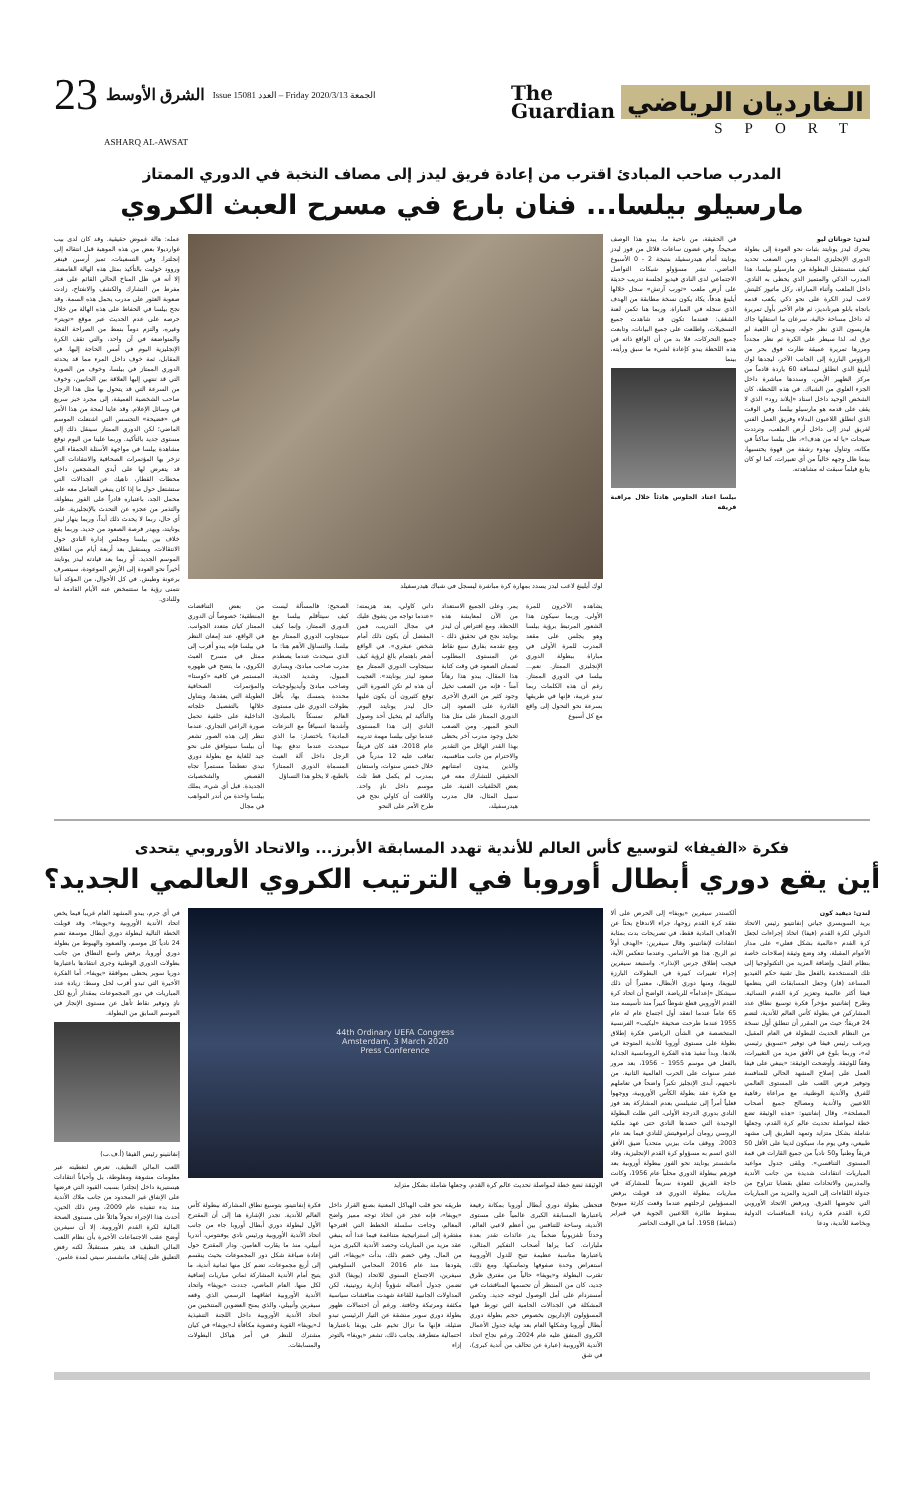الـغارديان الرياضي The
Guardian
23 الشرق الأوسط Issue 15081 العدد – Friday 2020/3/13 الجمعة
SPORT
ASHARQ AL-AWSAT
المدرب صاحب المبادئ اقترب من إعادة فريق ليدز إلى مصاف النخبة في الدوري الممتاز
مارسيلو بيلسا... فنان بارع في مسرح العبث الكروي
لندن: جوناثان ليو
يتحرك ليدز يونايتد بثبات نحو العودة إلى بطولة الدوري الإنجليزي الممتاز، ومن الصعب تحديد كيف ستستقبل البطولة من مارسيلو بيلسا، هذا المدرب الذكي والمتميز الذي يحظى به النادي. داخل الملعب وأثناء المباراة، ركل ماتيوز كليتش لاعب ليدز الكرة على نحو ذكي بكعب قدمه باتجاه بابلو هيرنانديز، ثم قام الأخير بأول تمريرة له داخل مساحة خالية، سرعان ما استغلها جاك هاريسون الذي نظر حوله، ويبدو أن اللعبة لم ترق له، لذا سيطر على الكرة ثم نظر مجدداً ومررها تمريرة عميقة طارت فوق بحر من الرؤوس البارزة إلى الجانب الآخر، ليجدها لوك أيلينغ الذي انطلق لمسافة 60 ياردة قادماً من مركز الظهير الأيمن، وسددها مباشرة داخل الجزء العلوي من الشباك. في هذه اللحظة، كان الشخص الوحيد داخل استاد «إيلاند رود» الذي لا يقف على قدمه هو مارسيلو بيلسا. وفي الوقت الذي انطلق اللاعبون البدلاء وفريق العمل الفني لفريق ليدز إلى داخل أرض الملعب، وترددت صيحات «يا له من هدف!»، ظل بيلسا ساكناً في مكانه، وتناول بهدوء رشفة من قهوة يحتسيها، بينما ظل وجهه خالياً من أي تعبيرات، كما لو كان يتابع فيلماً سبقت له مشاهدته.
في الحقيقة، من ناحية ما، يبدو هذا الوصف صحيحاً. وفي غضون ساعات قلائل من فوز ليدز يونايتد أمام هيدرسفيلد بنتيجة 2 - 0 الأسبوع الماضي، نشر مسؤولو شبكات التواصل الاجتماعي لدى النادي فيديو لجلسة تدريب حديثة على أرض ملعب «ثورب آرتش» سجل خلالها أيلينغ هدفاً، يكاد يكون نسخة مطابقة من الهدف الذي سجله في المباراة. وربما هنا تكمن لعنة الشغف: فعندما تكون قد شاهدت جميع التسجيلات، واطلعت على جميع البيانات، وتابعت جميع التحركات، فلا بد من أن الواقع ذاته في هذه اللحظة يبدو كإعادة لشيء ما سبق ورأيته، بينما
بيلسا اعتاد الجلوس هادئاً خلال مراقبة فريقه
لوك أيلينغ لاعب ليدز يسدد بمهارة كرة مباشرة ليسجل في شباك هيدرسفيلد
يشاهده الآخرون للمرة الأولى. وربما سيكون هذا الشعور المرتبط برؤية بيلسا وهو يجلس على مقعد المدرب للمرة الأولى في مباراة ببطولة الدوري الإنجليزي الممتاز. نعم... بيلسا في الدوري الممتاز. رغم أن هذه الكلمات ربما تبدو غريبة، فإنها في طريقها بسرعة نحو التحول إلى واقع مع كل أسبوع
يمر. وعلى الجميع الاستعداد من الآن لمعايشة هذه اللحظة. ومع افتراض أن ليدز يونايتد نجح في تحقيق ذلك - ومع تقدمه بفارق سبع نقاط عن المستوى المطلوب لضمان الصعود في وقت كتابة هذا المقال، يبدو هذا رهاناً آمناً - فإنه من الصعب تخيل وجود كثير من الفرق الأخرى القادرة على الصعود إلى الدوري الممتاز على مثل هذا النحو المبهر. ومن الصعب تخيل وجود مدرب آخر يحظى بهذا القدر الهائل من التقدير والاحترام من جانب منافسيه، والذين يبدون امتنانهم الحقيقي للتشارك معه في بعض الخلفيات الفنية. على سبيل المثال، قال مدرب هيدرسفيلد،
داني كاولي، بعد هزيمته: «عندما تواجه من يتفوق عليك في مجال التدريب، فمن المفضل أن يكون ذلك أمام شخص عبقري». في الواقع أشعر باهتمام بالغ لرؤية كيف سيتجاوب الدوري الممتاز مع صعود ليدز يونايتد». العجيب أن هذه لم تكن الصورة التي توقع كثيرون أن يكون عليها حال ليدز يونايتد اليوم. والتأكيد لم يتخيل أحد وصول النادي إلى هذا المستوى عندما تولى بيلسا مهمة تدريبه عام 2018، فقد كان فريقاً تعاقب عليه 12 مدرباً في خلال خمس سنوات، واستعان بمدرب لم يكمل قط ثلث موسم داخل نادٍ واحد. واللافت أن كاولي نجح في طرح الأمر على النحو
الصحيح: فالمسألة ليست كيف سيتأقلم بيلسا مع الدوري الممتاز، وإنما كيف سيتجاوب الدوري الممتاز مع بيلسا. والتساؤل الأهم هنا: ما الذي سيحدث عندما يصطدم مدرب صاحب مبادئ، ويساري الميول، وشديد الجدية، وصاحب مبادئ وأيديولوجيات محددة يتمسك بها، بأقل بطولات الدوري على مستوى العالم تمسكاً بالمبادئ، وأشدها انسياقاً مع النزعات المادية؟ باختصار: ما الذي سيحدث عندما تدفع بهذا الرجل داخل آلة العبث المسماة الدوري الممتاز؟ بالطبع، لا يخلو هذا التساؤل
من بعض التناقضات المنطقية؛ خصوصاً أن الدوري الممتاز كيان متعدد الجوانب. في الواقع، عند إمعان النظر في بيلسا فإنه يبدو أقرب إلى ممثل في مسرح العبث الكروي، ما يتضح في ظهوره المستمر في كافيه «كوستا» والمؤتمرات الصحافية الطويلة التي يعقدها، ويتناول خلالها بالتفصيل خلجاته الداخلية على خلفية تحمل صورة الراعي التجاري. عندما تنظر إلى هذه الصور تشعر أن بيلسا سيتوافق على نحو جيد للغاية مع بطولة دوري تبدي تعطشاً مستمراً تجاه القصص والشخصيات الجديدة. قبل أي شيء، يملك بيلسا واحدة من أندر المواهب في مجال
عمله: هالة غموض حقيقية. وقد كان لدى بيب غوارديولا بعض من هذه الموهبة قبل انتقاله إلى إنجلترا. وفي التسعينات، تميز أرسين فينغر وروود خوليت بالتأكيد بمثل هذه الهالة الغامضة. إلا أنه في ظل المناخ الحالي القائم على قدر مفرط من التشارك والكشف والانفتاح، زادت صعوبة العثور على مدرب يحمل هذه السمة. وقد نجح بيلسا في الحفاظ على هذه الهالة من خلال حرصه على عدم الحديث عبر موقع «تويتر» وغيره، والتزم دوماً بنمط من الصراحة الفجة والمتواضعة في آن واحد، والتي تقف الكرة الإنجليزية اليوم في أمس الحاجة إليها. في المقابل، ثمة خوف داخل المرء مما قد يحدثه الدوري الممتاز في بيلسا، وخوف من الصورة التي قد تنتهي إليها العلاقة بين الجانبين، وخوف من السرعة التي قد يتحول بها مثل هذا الرجل صاحب الشخصية العميقة، إلى مجرد خبر سريع في وسائل الإعلام. وقد عاينا لمحة من هذا الأمر في «فضيحة» التجسس التي اشتعلت الموسم الماضي؛ لكن الدوري الممتاز سينقل ذلك إلى مستوى جديد بالتأكيد. وربما علينا من اليوم توقع مشاهدة بيلسا في مواجهة الأسئلة الحمقاء التي تزخر بها المؤتمرات الصحافية والانتقادات التي قد يتعرض لها على أيدي المشجعين داخل محطات القطار، ناهيك عن الجدالات التي ستشتعل حول ما إذا كان ينبغي التعامل معه على محمل الجد، باعتباره قادراً على الفوز ببطولة، والتذمر من عجزه عن التحدث بالإنجليزية. على أي حال، ربما لا يحدث ذلك أبداً، وربما ينهار ليدز يونايتد، ويهدر فرصة الصعود من جديد. وربما يقع خلاف بين بيلسا ومجلس إدارة النادي حول الانتقالات، ويستقيل بعد أربعة أيام من انطلاق الموسم الجديد. أو ربما بعد قيادته ليدز يونايتد أخيراً نحو العودة إلى الأرض الموعودة، سيتصرف برعونة وطيش. في كل الأحوال، من المؤكد أننا نتمنى رؤية ما ستتمخض عنه الأيام القادمة له وللنادي.
فكرة «الفيفا» لتوسيع كأس العالم للأندية تهدد المسابقة الأبرز... والاتحاد الأوروبي يتحدى
أين يقع دوري أبطال أوروبا في الترتيب الكروي العالمي الجديد؟
لندن: ديفيد كون
يريد السويسري جياني إنفانتينو رئيس الاتحاد الدولي لكرة القدم (فيفا) اتخاذ إجراءات لجعل كرة القدم «عالمية بشكل فعلي» على مدار الأعوام المقبلة، وقد وضع وثيقة إصلاحات خاصة بنظام النقل، وإضافة المزيد من التكنولوجيا إلى تلك المستخدمة بالفعل مثل تقنية حكم الفيديو المساعد (فار) وجعل المسابقات التي ينظمها فيفا أكثر عالمية وتعزيز كرة القدم النسائية. وطرح إنفانتينو مؤخراً فكرة توسيع نطاق عدد المشاركين في بطولة كأس العالم للأندية، لتضم 24 فريقاً؛ حيث من المقرر أن تنطلق أول نسخة من النظام الحديث للبطولة في العام المقبل، ويرغب رئيس فيفا في توفير «تسويق رئيسي له»، وربما بلوغ في الأفق مزيد من التغييرات، وفقاً للوثيقة. وأوضحت الوثيقة: «ينبغي على فيفا العمل على إصلاح المشهد الحالي للمنافسة وتوفير فرص اللعب على المستوى العالمي للفرق والأندية الوطنية، مع مراعاة رفاهية اللاعبين والأندية ومصالح جميع أصحاب المصلحة». وقال إنفانتينو: «هذه الوثيقة تضع خطة لمواصلة تحديث عالم كرة القدم، وجعلها شاملة بشكل متزايد وتمهد الطريق إلى مشهد طبيعي، وفي يوم ما، سيكون لدينا على الأقل 50 فريقاً وطنياً و50 نادياً من جميع القارات في قمة المستوى التنافسي». ويلقى جدول مواعيد المباريات انتقادات شديدة من جانب الأندية والمدربين والاتحادات تتعلق بقضايا تتراوح من جدولة اللقاءات إلى المزيد والمزيد من المباريات التي تخوضها الفرق. ويرفض الاتحاد الأوروبي لكرة القدم فكرة زيادة المنافسات الدولية وبخاصة للأندية، ودعا
ألكسندر سيفرين «يويفا» إلى الحرص على ألا تفقد كرة القدم روحها، جراء الاندفاع بحثاً عن الأهداف المادية فقط، في تصريحات بدت بمثابة انتقادات لإنفانتينو. وقال سيفرين: «الهدف أولاً ثم الربح. هذا هو الأساس. وعندما تنعكس الآية، فيجب إطلاق جرس الإنذار». واستبعد سيفرين إجراء تغييرات كبيرة في البطولات البارزة لليويفا، ومنها دوري الأبطال، معتبراً أن ذلك سيشكل «إعداماً» للرياضة. الواضح أن اتحاد كرة القدم الأوروبي قطع شوطاً كبيراً منذ تأسيسه منذ 65 عاماً عندما انعقد أول اجتماع عام له عام 1955 عندما طرحت صحيفة «ليكيب» الفرنسية المتخصصة في الشأن الرياضي فكرة إطلاق بطولة على مستوى أوروبا للأندية المتوجة في بلادها. وبدأ تنفيذ هذه الفكرة الرومانسية الجذابة بالفعل في موسم 1955 – 1956، بعد مرور عشر سنوات على الحرب العالمية الثانية. من ناحيتهم، أبدى الإنجليز تكبراً واضحاً في تعاملهم مع فكرة عقد بطولة الكأس الأوروبية، ووجهوا فعلياً أمراً إلى تشيلسي بعدم المشاركة بعد فوز النادي بدوري الدرجة الأولى، التي ظلت البطولة الوحيدة التي حصدها النادي حتى عهد ملكية الروسي رومان أبراموفيتش للنادي فيما بعد عام 2003. ووقف مات بيزبي متحدياً ضيق الأفق الذي اتسم به مسؤولو كرة القدم الإنجليزية، وقاد مانشستر يونايتد نحو الفوز ببطولة أوروبية بعد فوزهم ببطولة الدوري محلياً عام 1956، وكانت حاجة الفريق للعودة سريعاً للمشاركة في مباريات ببطولة الدوري قد قوبلت برفض المسؤولين لرحلتهم عندما وقعت كارثة ميونيخ بسقوط طائرة اللاعبين الجوية في فبراير (شباط) 1958. أما في الوقت الحاضر
44th Ordinary UEFA Congress
Amsterdam, 3 March 2020
Press Conference
الوثيقة تضع خطة لمواصلة تحديث عالم كرة القدم، وجعلها شاملة بشكل متزايد
فتحظى بطولة دوري أبطال أوروبا بمكانة رفيعة باعتبارها المسابقة الكبرى عالمياً على مستوى الأندية، وساحة للتنافس بين أعظم لاعبي العالم، وحدثاً تلفزيونياً ضخماً يدر عائدات تقدر بعدة مليارات. كما يراها أصحاب التفكير المثالي، باعتبارها مناسبة عظيمة تتيح للدول الأوروبية استعراض وحدة صفوفها وتماسكها. ومع ذلك، تقترب البطولة و«يويفا» حالياً من مفترق طرق جديد، كان من المنتظر أن تحسمها المناقشات في أمستردام على أمل الوصول لتوجه جديد. وتكمن المشكلة في الجدالات الحامية التي تورط فيها المسؤولون الإداريون بخصوص حجم بطولة دوري أبطال أوروبا وشكلها العام بعد نهاية جدول الأعمال الكروي المتفق عليه عام 2024، ورغم نجاح اتحاد الأندية الأوروبية (عبارة عن تحالف من أندية كبرى)، في شق
طريقه نحو قلب الهياكل المعنية بصنع القرار داخل «يويفا»، فإنه عجز عن اتخاذ توجه مميز واضح المعالم، وجاءت سلسلة الخطط التي اقترحها مفتقرة إلى استراتيجية متناغمة فيما عدا أنه ينبغي عقد مزيد من المباريات وحصد الأندية الكبرى مزيد من المال. وفي خضم ذلك، بدأت «يويفا»، التي يقودها منذ عام 2016 المحامي السلوفيني سيفرين، الاجتماع السنوي للاتحاد (يويفا) الذي تضمن جدول أعماله شؤوناً إدارية روتينية، لكن المداولات الجانبية للقاعة شهدت مناقشات سياسية مكثفة ومرتبكة وخافتة. ورغم أن احتمالات ظهور بطولة دوري سوبر منشقة عن التيار الرئيسي تبدو ضئيلة، فإنها ما تزال تخيم على يويفا باعتبارها احتمالية متطرفة. بجانب ذلك، تشعر «يويفا» بالتوتر إزاء
فكرة إنفانتينو، بتوسيع نطاق المشاركة ببطولة كأس العالم للأندية. تجدر الإشارة هنا إلى أن المقترح الأول لبطولة دوري أبطال أوروبا جاء من جانب اتحاد الأندية الأوروبية ورئيس نادي يوفنتوس، أندريا أنييلي، منذ ما يقارب العامين. ودار المقترح حول إعادة صياغة شكل دور المجموعات بحيث ينقسم إلى أربع مجموعات، تضم كل منها ثمانية أندية، ما يتيح أمام الأندية المشاركة ثماني مباريات إضافية لكل منها. العام الماضي، جددت «يويفا» واتحاد الأندية الأوروبية اتفاقهما الرسمي الذي وقعه سيفرين وأنييلي، والذي يمنح العضوين المنتخبين من اتحاد الأندية الأوروبية داخل اللجنة التنفيذية لـ«يويفا» القوية وعضوية مكافأة لـ«يويفا» في كيان مشترك للنظر في أمر هياكل البطولات والمسابقات.
في أي جرم، يبدو المشهد العام غريباً فيما يخص اتحاد الأندية الأوروبية و«يويفا». وقد قوبلت الخطة التالية لبطولة دوري أبطال موسعة تضم 24 نادياً كل موسم، والصعود والهبوط من بطولة دوري أوروبا، برفض واسع النطاق من جانب بطولات الدوري الوطنية وجرى انتقادها باعتبارها دوريا سوبر يحظى بموافقة «يويفا». أما الفكرة الأخيرة التي تبدو أقرب لحل وسط: زيادة عدد المباريات في دور المجموعات بمقدار أربع لكل نادٍ وتوفير نقاط تأهل عن مستوى الإنجاز في الموسم السابق من البطولة.
إنفانتينو رئيس الفيفا (أ.ف.ب)
اللعب المالي النظيف، تعرض لتغطيته عبر معلومات مشوهة ومغلوطة، بل وأحياناً انتقادات هيستيرية داخل إنجلترا بسبب القيود التي فرضها على الإنفاق غير المحدود من جانب ملاك الأندية منذ بدء تنفيذه عام 2009، ومن ذلك الحين، أحدث هذا الإجراء تحولاً هائلاً على مستوى الصحة المالية لكرة القدم الأوروبية. إلا أن سيفرين أوضح عقب الاجتماعات الأخيرة بأن نظام اللعب المالي النظيف قد يتغير مستقبلاً، لكنه رفض التعليق على إيقاف مانشستر سيتي لمدة عامين.